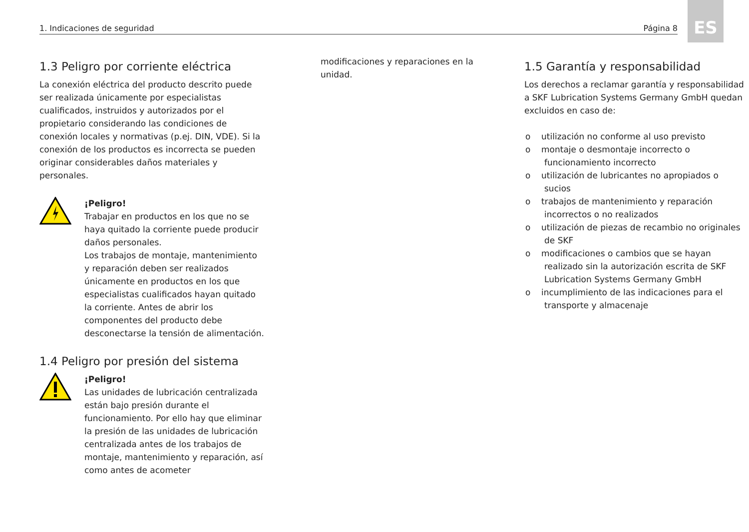ES
1. Indicaciones de seguridad Página 8
1.3 Peligro por corriente eléctrica
La conexión eléctrica del producto descrito puede ser realizada únicamente por especialistas cualificados, instruidos y autorizados por el propietario considerando las condiciones de conexión locales y normativas (p.ej. DIN, VDE). Si la conexión de los productos es incorrecta se pueden originar considerables daños materiales y personales.
¡Peligro!
Trabajar en productos en los que no se haya quitado la corriente puede producir daños personales.
Los trabajos de montaje, mantenimiento y reparación deben ser realizados únicamente en productos en los que especialistas cualificados hayan quitado la corriente. Antes de abrir los componentes del producto debe desconectarse la tensión de alimentación.
1.4 Peligro por presión del sistema
¡Peligro!
Las unidades de lubricación centralizada están bajo presión durante el funcionamiento. Por ello hay que eliminar la presión de las unidades de lubricación centralizada antes de los trabajos de montaje, mantenimiento y reparación, así como antes de acometer
modificaciones y reparaciones en la unidad.
1.5 Garantía y responsabilidad
Los derechos a reclamar garantía y responsabilidad a SKF Lubrication Systems Germany GmbH quedan excluidos en caso de:
o utilización no conforme al uso previsto
o montaje o desmontaje incorrecto o funcionamiento incorrecto
o utilización de lubricantes no apropiados o sucios
o trabajos de mantenimiento y reparación incorrectos o no realizados
o utilización de piezas de recambio no originales de SKF
o modificaciones o cambios que se hayan realizado sin la autorización escrita de SKF Lubrication Systems Germany GmbH
o incumplimiento de las indicaciones para el transporte y almacenaje